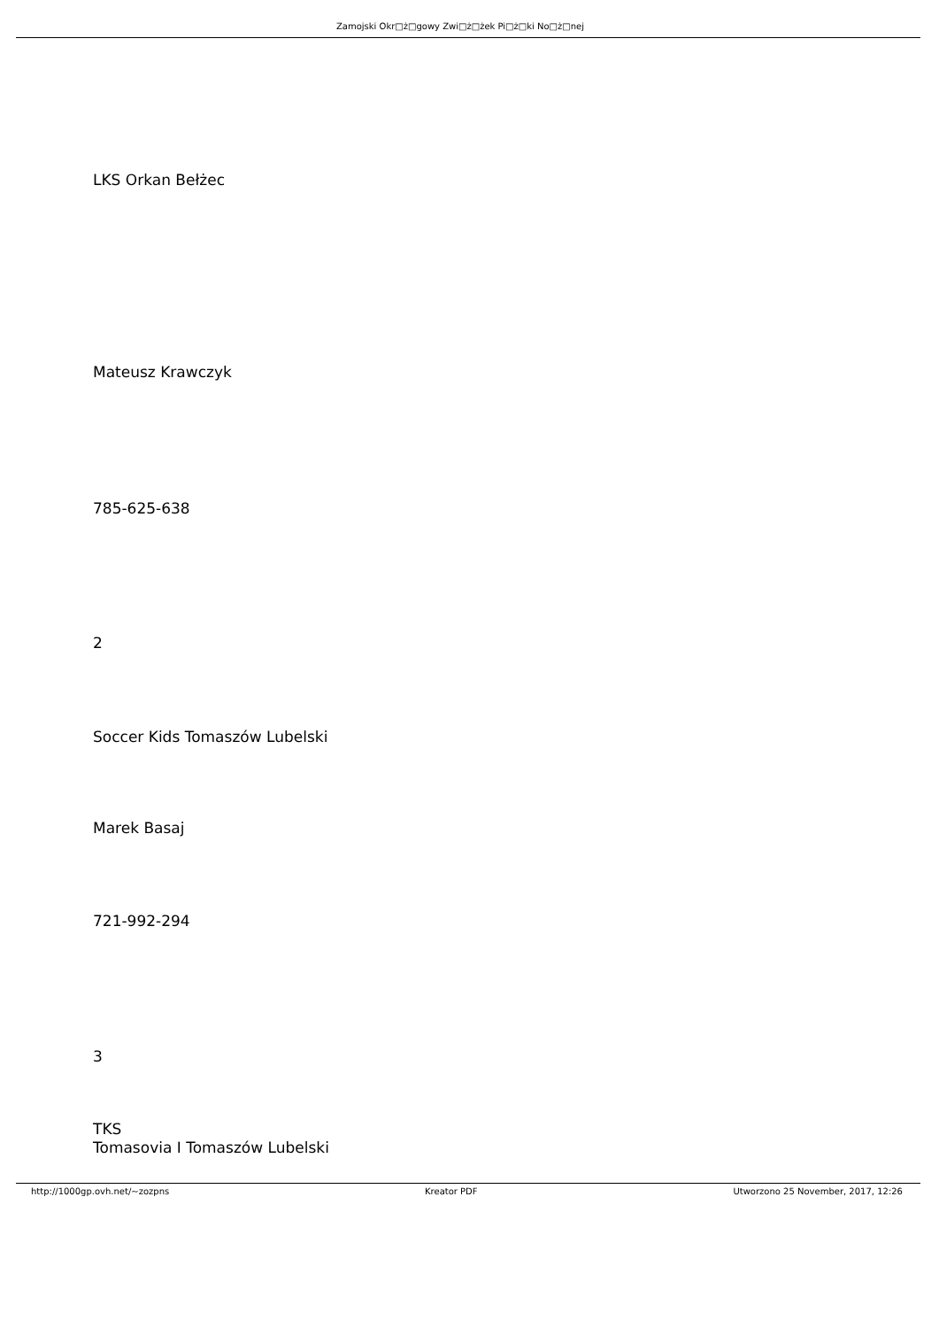Zamojski Okr□ż□gowy Zwi□ż□żek Pi□ż□ki No□ż□nej
LKS Orkan Bełżec
Mateusz Krawczyk
785-625-638
2
Soccer Kids Tomaszów Lubelski
Marek Basaj
721-992-294
3
TKS
Tomasovia I Tomaszów Lubelski
http://1000gp.ovh.net/~zozpns Kreator PDF Utworzono 25 November, 2017, 12:26